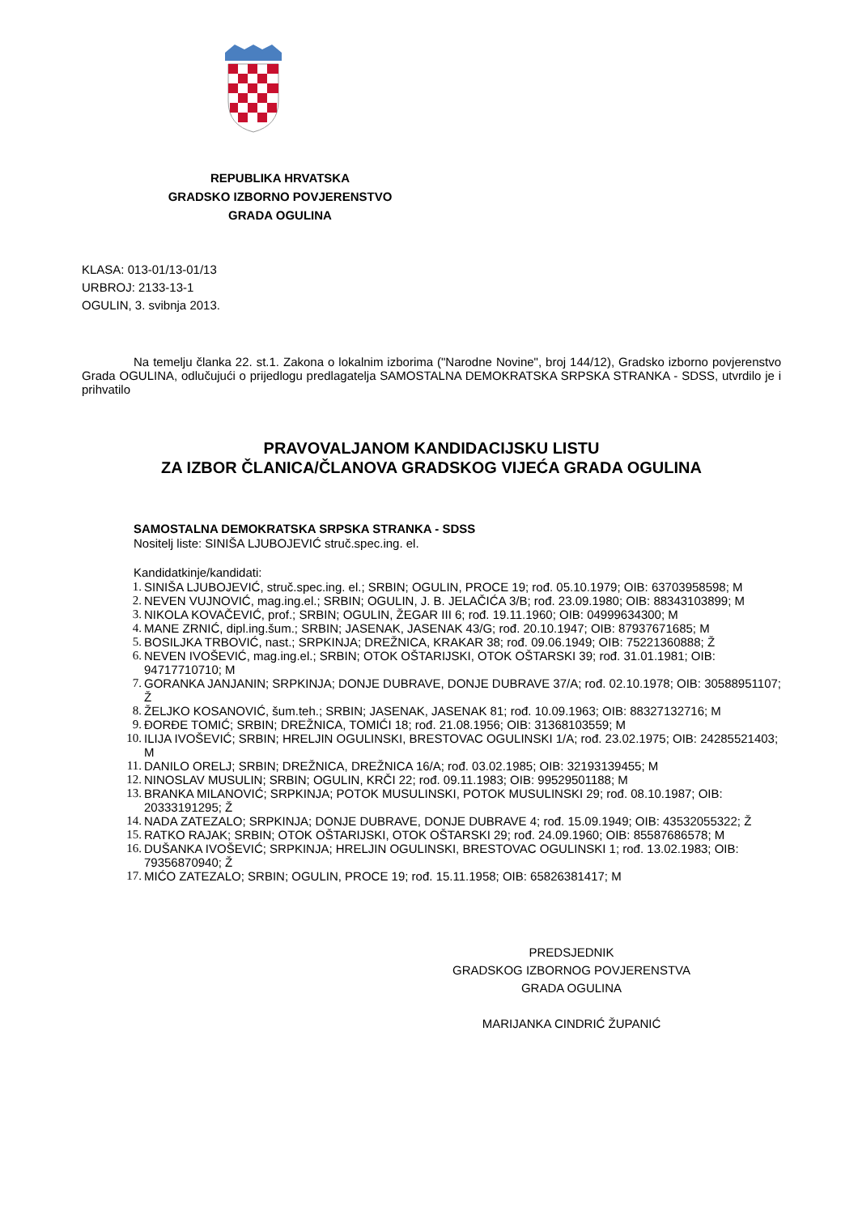REPUBLIKA HRVATSKA
GRADSKO IZBORNO POVJERENSTVO
GRADA OGULINA
KLASA: 013-01/13-01/13
URBROJ: 2133-13-1
OGULIN, 3. svibnja 2013.
Na temelju članka 22. st.1. Zakona o lokalnim izborima ("Narodne Novine", broj 144/12), Gradsko izborno povjerenstvo Grada OGULINA, odlučujući o prijedlogu predlagatelja SAMOSTALNA DEMOKRATSKA SRPSKA STRANKA - SDSS, utvrdilo je i prihvatilo
PRAVOVALJANOM KANDIDACIJSKU LISTU
ZA IZBOR ČLANICA/ČLANOVA GRADSKOG VIJEĆA GRADA OGULINA
SAMOSTALNA DEMOKRATSKA SRPSKA STRANKA - SDSS
Nositelj liste: SINIŠA LJUBOJEVIĆ struč.spec.ing. el.
Kandidatkinje/kandidati:
1. SINIŠA LJUBOJEVIĆ, struč.spec.ing. el.; SRBIN; OGULIN, PROCE 19; rođ. 05.10.1979; OIB: 63703958598; M
2. NEVEN VUJNOVIĆ, mag.ing.el.; SRBIN; OGULIN, J. B. JELAČIĆA 3/B; rođ. 23.09.1980; OIB: 88343103899; M
3. NIKOLA KOVAČEVIĆ, prof.; SRBIN; OGULIN, ŽEGAR III 6; rođ. 19.11.1960; OIB: 04999634300; M
4. MANE ZRNIĆ, dipl.ing.šum.; SRBIN; JASENAK, JASENAK 43/G; rođ. 20.10.1947; OIB: 87937671685; M
5. BOSILJKA TRBOVIĆ, nast.; SRPKINJA; DREŽNICA, KRAKAR 38; rođ. 09.06.1949; OIB: 75221360888; Ž
6. NEVEN IVOŠEVIĆ, mag.ing.el.; SRBIN; OTOK OŠTARIJSKI, OTOK OŠTARSKI 39; rođ. 31.01.1981; OIB: 94717710710; M
7. GORANKA JANJANIN; SRPKINJA; DONJE DUBRAVE, DONJE DUBRAVE 37/A; rođ. 02.10.1978; OIB: 30588951107; Ž
8. ŽELJKO KOSANOVIĆ, šum.teh.; SRBIN; JASENAK, JASENAK 81; rođ. 10.09.1963; OIB: 88327132716; M
9. ĐORĐE TOMIĆ; SRBIN; DREŽNICA, TOMIĆI 18; rođ. 21.08.1956; OIB: 31368103559; M
10. ILIJA IVOŠEVIĆ; SRBIN; HRELJIN OGULINSKI, BRESTOVAC OGULINSKI 1/A; rođ. 23.02.1975; OIB: 24285521403; M
11. DANILO ORELJ; SRBIN; DREŽNICA, DREŽNICA 16/A; rođ. 03.02.1985; OIB: 32193139455; M
12. NINOSLAV MUSULIN; SRBIN; OGULIN, KRČI 22; rođ. 09.11.1983; OIB: 99529501188; M
13. BRANKA MILANOVIĆ; SRPKINJA; POTOK MUSULINSKI, POTOK MUSULINSKI 29; rođ. 08.10.1987; OIB: 20333191295; Ž
14. NADA ZATEZALO; SRPKINJA; DONJE DUBRAVE, DONJE DUBRAVE 4; rođ. 15.09.1949; OIB: 43532055322; Ž
15. RATKO RAJAK; SRBIN; OTOK OŠTARIJSKI, OTOK OŠTARSKI 29; rođ. 24.09.1960; OIB: 85587686578; M
16. DUŠANKA IVOŠEVIĆ; SRPKINJA; HRELJIN OGULINSKI, BRESTOVAC OGULINSKI 1; rođ. 13.02.1983; OIB: 79356870940; Ž
17. MIĆO ZATEZALO; SRBIN; OGULIN, PROCE 19; rođ. 15.11.1958; OIB: 65826381417; M
PREDSJEDNIK
GRADSKOG IZBORNOG POVJERENSTVA
GRADA OGULINA
MARIJANKA CINDRIĆ ŽUPANIĆ